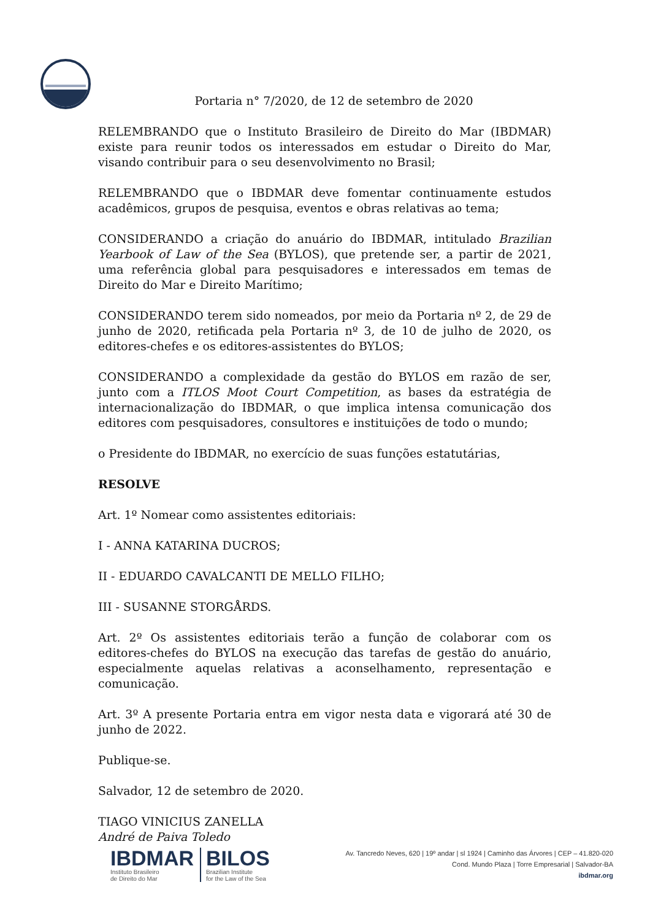Portaria n° 7/2020, de 12 de setembro de 2020
RELEMBRANDO que o Instituto Brasileiro de Direito do Mar (IBDMAR) existe para reunir todos os interessados em estudar o Direito do Mar, visando contribuir para o seu desenvolvimento no Brasil;
RELEMBRANDO que o IBDMAR deve fomentar continuamente estudos acadêmicos, grupos de pesquisa, eventos e obras relativas ao tema;
CONSIDERANDO a criação do anuário do IBDMAR, intitulado Brazilian Yearbook of Law of the Sea (BYLOS), que pretende ser, a partir de 2021, uma referência global para pesquisadores e interessados em temas de Direito do Mar e Direito Marítimo;
CONSIDERANDO terem sido nomeados, por meio da Portaria nº 2, de 29 de junho de 2020, retificada pela Portaria nº 3, de 10 de julho de 2020, os editores-chefes e os editores-assistentes do BYLOS;
CONSIDERANDO a complexidade da gestão do BYLOS em razão de ser, junto com a ITLOS Moot Court Competition, as bases da estratégia de internacionalização do IBDMAR, o que implica intensa comunicação dos editores com pesquisadores, consultores e instituições de todo o mundo;
o Presidente do IBDMAR, no exercício de suas funções estatutárias,
RESOLVE
Art. 1º Nomear como assistentes editoriais:
I - ANNA KATARINA DUCROS;
II - EDUARDO CAVALCANTI DE MELLO FILHO;
III - SUSANNE STORGÅRDS.
Art. 2º Os assistentes editoriais terão a função de colaborar com os editores-chefes do BYLOS na execução das tarefas de gestão do anuário, especialmente aquelas relativas a aconselhamento, representação e comunicação.
Art. 3º A presente Portaria entra em vigor nesta data e vigorará até 30 de junho de 2022.
Publique-se.
Salvador, 12 de setembro de 2020.
TIAGO VINICIUS ZANELLA
André de Paiva Toledo
IBDMAR
Instituto Brasileiro
de Direito do Mar
BILOS
Brazilian Institute
for the Law of the Sea
Av. Tancredo Neves, 620 | 19º andar | sl 1924 | Caminho das Árvores | CEP – 41.820-020
Cond. Mundo Plaza | Torre Empresarial | Salvador-BA
ibdmar.org